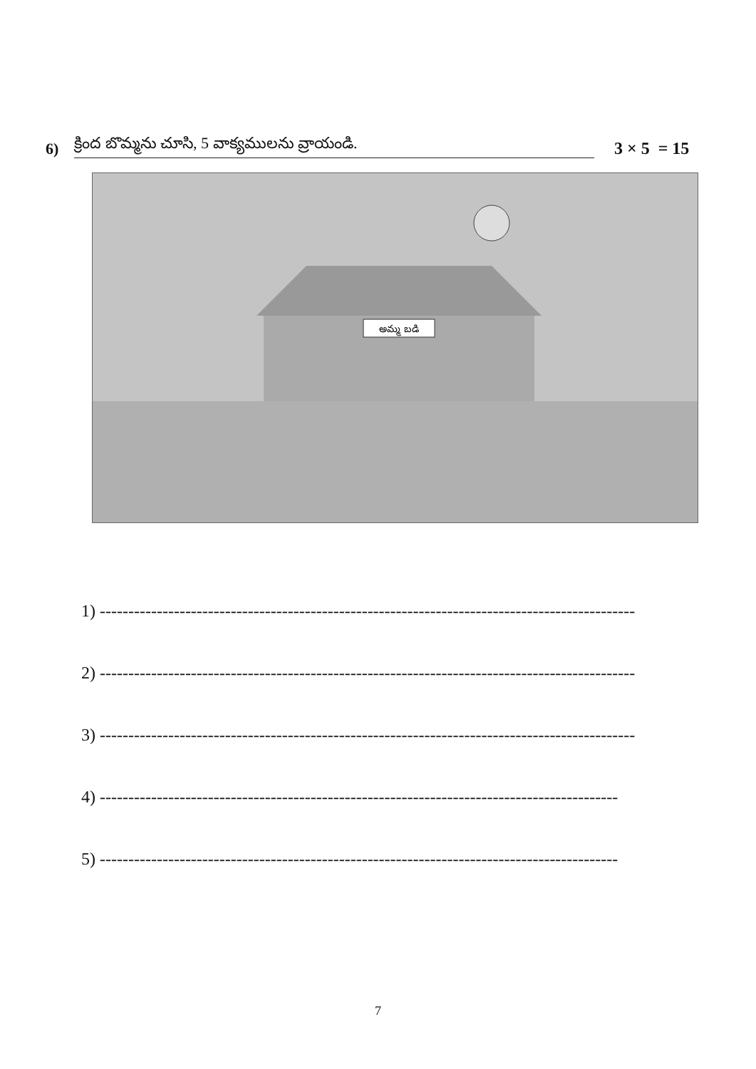6) క్రింద బొమ్మను చూసి, 5 వాక్యములను వ్రాయండి. 3 × 5 = 15
అమ్మ బడి
1) ----------------------------------------------------------------------------------------------
2) ----------------------------------------------------------------------------------------------
3) ----------------------------------------------------------------------------------------------
4) -------------------------------------------------------------------------------------------
5) -------------------------------------------------------------------------------------------
7